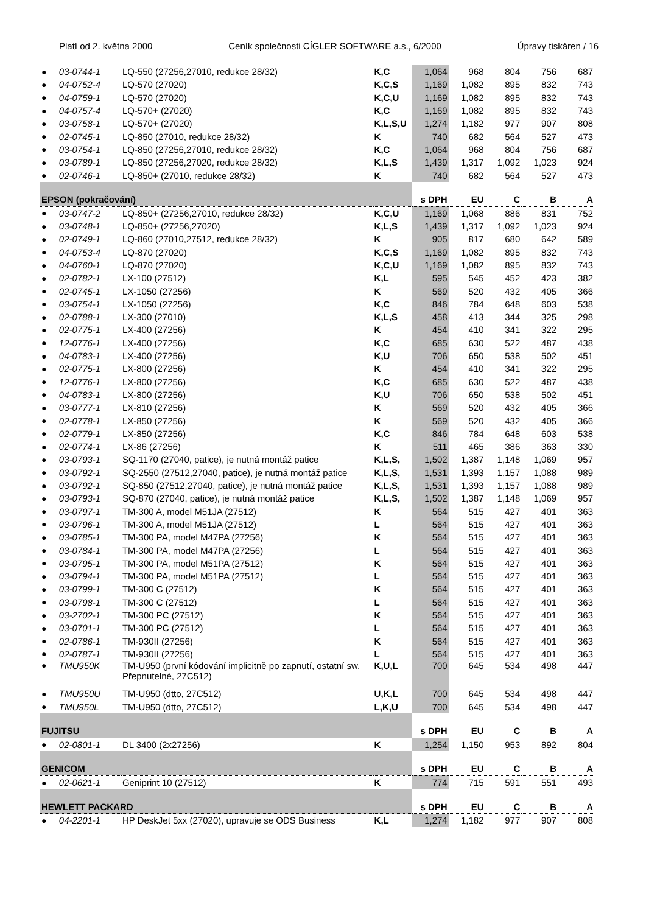Platí od 2. května 2000 Ceník společnosti CÍGLER SOFTWARE a.s., 6/2000 Úpravy tiskáren / 16
| ● | 03-0744-1 | LQ-550 (27256,27010, redukce 28/32) | K,C | 1,064 | 968 | 804 | 756 | 687 |
| ● | 04-0752-4 | LQ-570 (27020) | K,C,S | 1,169 | 1,082 | 895 | 832 | 743 |
| ● | 04-0759-1 | LQ-570 (27020) | K,C,U | 1,169 | 1,082 | 895 | 832 | 743 |
| ● | 04-0757-4 | LQ-570+ (27020) | K,C | 1,169 | 1,082 | 895 | 832 | 743 |
| ● | 03-0758-1 | LQ-570+ (27020) | K,L,S,U | 1,274 | 1,182 | 977 | 907 | 808 |
| ● | 02-0745-1 | LQ-850 (27010, redukce 28/32) | K | 740 | 682 | 564 | 527 | 473 |
| ● | 03-0754-1 | LQ-850 (27256,27010, redukce 28/32) | K,C | 1,064 | 968 | 804 | 756 | 687 |
| ● | 03-0789-1 | LQ-850 (27256,27020, redukce 28/32) | K,L,S | 1,439 | 1,317 | 1,092 | 1,023 | 924 |
| ● | 02-0746-1 | LQ-850+ (27010, redukce 28/32) | K | 740 | 682 | 564 | 527 | 473 |
| EPSON (pokračování) | | | | s DPH | EU | C | B | A |
| ● | 03-0747-2 | LQ-850+ (27256,27010, redukce 28/32) | K,C,U | 1,169 | 1,068 | 886 | 831 | 752 |
| ● | 03-0748-1 | LQ-850+ (27256,27020) | K,L,S | 1,439 | 1,317 | 1,092 | 1,023 | 924 |
| ● | 02-0749-1 | LQ-860 (27010,27512, redukce 28/32) | K | 905 | 817 | 680 | 642 | 589 |
| ● | 04-0753-4 | LQ-870 (27020) | K,C,S | 1,169 | 1,082 | 895 | 832 | 743 |
| ● | 04-0760-1 | LQ-870 (27020) | K,C,U | 1,169 | 1,082 | 895 | 832 | 743 |
| ● | 02-0782-1 | LX-100 (27512) | K,L | 595 | 545 | 452 | 423 | 382 |
| ● | 02-0745-1 | LX-1050 (27256) | K | 569 | 520 | 432 | 405 | 366 |
| ● | 03-0754-1 | LX-1050 (27256) | K,C | 846 | 784 | 648 | 603 | 538 |
| ● | 02-0788-1 | LX-300 (27010) | K,L,S | 458 | 413 | 344 | 325 | 298 |
| ● | 02-0775-1 | LX-400 (27256) | K | 454 | 410 | 341 | 322 | 295 |
| ● | 12-0776-1 | LX-400 (27256) | K,C | 685 | 630 | 522 | 487 | 438 |
| ● | 04-0783-1 | LX-400 (27256) | K,U | 706 | 650 | 538 | 502 | 451 |
| ● | 02-0775-1 | LX-800 (27256) | K | 454 | 410 | 341 | 322 | 295 |
| ● | 12-0776-1 | LX-800 (27256) | K,C | 685 | 630 | 522 | 487 | 438 |
| ● | 04-0783-1 | LX-800 (27256) | K,U | 706 | 650 | 538 | 502 | 451 |
| ● | 03-0777-1 | LX-810 (27256) | K | 569 | 520 | 432 | 405 | 366 |
| ● | 02-0778-1 | LX-850 (27256) | K | 569 | 520 | 432 | 405 | 366 |
| ● | 02-0779-1 | LX-850 (27256) | K,C | 846 | 784 | 648 | 603 | 538 |
| ● | 02-0774-1 | LX-86 (27256) | K | 511 | 465 | 386 | 363 | 330 |
| ● | 03-0793-1 | SQ-1170 (27040, patice), je nutná montáž patice | K,L,S, | 1,502 | 1,387 | 1,148 | 1,069 | 957 |
| ● | 03-0792-1 | SQ-2550 (27512,27040, patice), je nutná montáž patice | K,L,S, | 1,531 | 1,393 | 1,157 | 1,088 | 989 |
| ● | 03-0792-1 | SQ-850 (27512,27040, patice), je nutná montáž patice | K,L,S, | 1,531 | 1,393 | 1,157 | 1,088 | 989 |
| ● | 03-0793-1 | SQ-870 (27040, patice), je nutná montáž patice | K,L,S, | 1,502 | 1,387 | 1,148 | 1,069 | 957 |
| ● | 03-0797-1 | TM-300 A, model M51JA (27512) | K | 564 | 515 | 427 | 401 | 363 |
| ● | 03-0796-1 | TM-300 A, model M51JA (27512) | L | 564 | 515 | 427 | 401 | 363 |
| ● | 03-0785-1 | TM-300 PA, model M47PA (27256) | K | 564 | 515 | 427 | 401 | 363 |
| ● | 03-0784-1 | TM-300 PA, model M47PA (27256) | L | 564 | 515 | 427 | 401 | 363 |
| ● | 03-0795-1 | TM-300 PA, model M51PA (27512) | K | 564 | 515 | 427 | 401 | 363 |
| ● | 03-0794-1 | TM-300 PA, model M51PA (27512) | L | 564 | 515 | 427 | 401 | 363 |
| ● | 03-0799-1 | TM-300 C (27512) | K | 564 | 515 | 427 | 401 | 363 |
| ● | 03-0798-1 | TM-300 C (27512) | L | 564 | 515 | 427 | 401 | 363 |
| ● | 03-2702-1 | TM-300 PC (27512) | K | 564 | 515 | 427 | 401 | 363 |
| ● | 03-0701-1 | TM-300 PC (27512) | L | 564 | 515 | 427 | 401 | 363 |
| ● | 02-0786-1 | TM-930II (27256) | K | 564 | 515 | 427 | 401 | 363 |
| ● | 02-0787-1 | TM-930II (27256) | L | 564 | 515 | 427 | 401 | 363 |
| ● | TMU950K | TM-U950 (první kódování implicitně po zapnutí, ostatní sw. Přepnutelné, 27C512) | K,U,L | 700 | 645 | 534 | 498 | 447 |
| ● | TMU950U | TM-U950 (dtto, 27C512) | U,K,L | 700 | 645 | 534 | 498 | 447 |
| ● | TMU950L | TM-U950 (dtto, 27C512) | L,K,U | 700 | 645 | 534 | 498 | 447 |
| FUJITSU | | | | s DPH | EU | C | B | A |
| ● | 02-0801-1 | DL 3400 (2x27256) | K | 1,254 | 1,150 | 953 | 892 | 804 |
| GENICOM | | | | s DPH | EU | C | B | A |
| ● | 02-0621-1 | Geniprint 10 (27512) | K | 774 | 715 | 591 | 551 | 493 |
| HEWLETT PACKARD | | | | s DPH | EU | C | B | A |
| ● | 04-2201-1 | HP DeskJet 5xx (27020), upravuje se ODS Business | K,L | 1,274 | 1,182 | 977 | 907 | 808 |